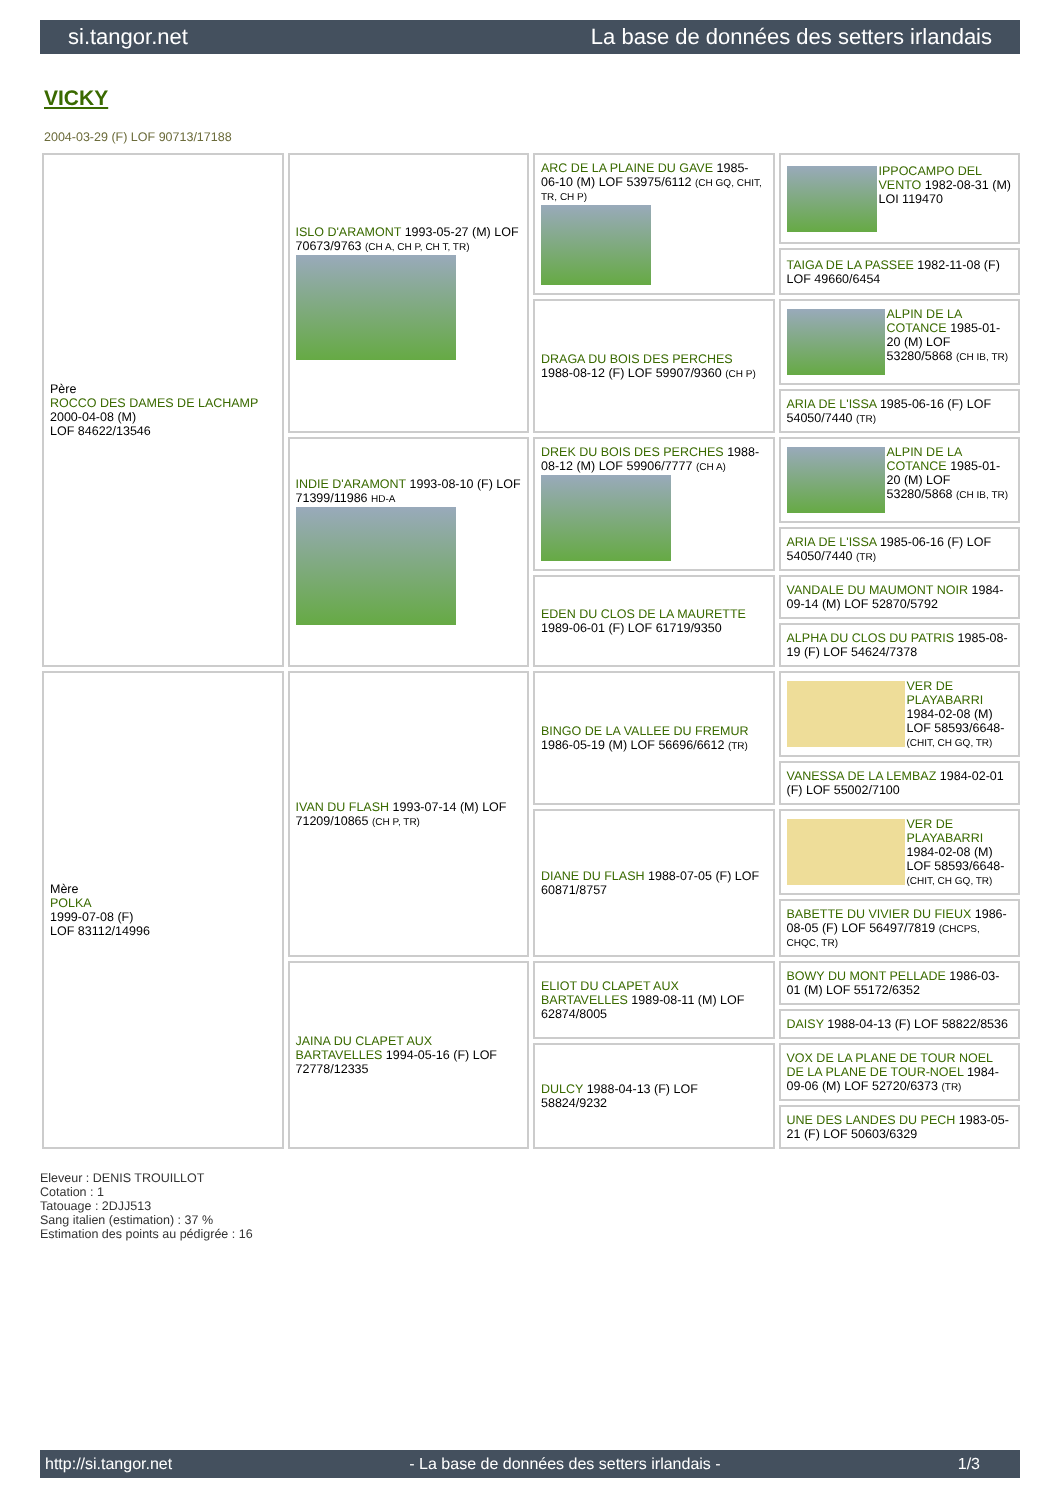si.tangor.net La base de données des setters irlandais
VICKY
2004-03-29 (F) LOF 90713/17188
| Père ROCCO DES DAMES DE LACHAMP 2000-04-08 (M) LOF 84622/13546 | ISLO D'ARAMONT 1993-05-27 (M) LOF 70673/9763 (CH A, CH P, CH T, TR) | ARC DE LA PLAINE DU GAVE 1985-06-10 (M) LOF 53975/6112 (CH GQ, CHIT, TR, CH P) | IPPOCAMPO DEL VENTO 1982-08-31 (M) LOI 119470 |
| | | | TAIGA DE LA PASSEE 1982-11-08 (F) LOF 49660/6454 |
| | | DRAGA DU BOIS DES PERCHES 1988-08-12 (F) LOF 59907/9360 (CH P) | ALPIN DE LA COTANCE 1985-01-20 (M) LOF 53280/5868 (CH IB, TR) |
| | | | ARIA DE L'ISSA 1985-06-16 (F) LOF 54050/7440 (TR) |
| | INDIE D'ARAMONT 1993-08-10 (F) LOF 71399/11986 HD-A | DREK DU BOIS DES PERCHES 1988-08-12 (M) LOF 59906/7777 (CH A) | ALPIN DE LA COTANCE 1985-01-20 (M) LOF 53280/5868 (CH IB, TR) |
| | | | ARIA DE L'ISSA 1985-06-16 (F) LOF 54050/7440 (TR) |
| | | EDEN DU CLOS DE LA MAURETTE 1989-06-01 (F) LOF 61719/9350 | VANDALE DU MAUMONT NOIR 1984-09-14 (M) LOF 52870/5792 |
| | | | ALPHA DU CLOS DU PATRIS 1985-08-19 (F) LOF 54624/7378 |
| Mère POLKA 1999-07-08 (F) LOF 83112/14996 | IVAN DU FLASH 1993-07-14 (M) LOF 71209/10865 (CH P, TR) | BINGO DE LA VALLEE DU FREMUR 1986-05-19 (M) LOF 56696/6612 (TR) | VER DE PLAYABARRI 1984-02-08 (M) LOF 58593/6648- (CHIT, CH GQ, TR) |
| | | | VANESSA DE LA LEMBAZ 1984-02-01 (F) LOF 55002/7100 |
| | | DIANE DU FLASH 1988-07-05 (F) LOF 60871/8757 | VER DE PLAYABARRI 1984-02-08 (M) LOF 58593/6648- (CHIT, CH GQ, TR) |
| | | | BABETTE DU VIVIER DU FIEUX 1986-08-05 (F) LOF 56497/7819 (CHCPS, CHQC, TR) |
| | JAINA DU CLAPET AUX BARTAVELLES 1994-05-16 (F) LOF 72778/12335 | ELIOT DU CLAPET AUX BARTAVELLES 1989-08-11 (M) LOF 62874/8005 | BOWY DU MONT PELLADE 1986-03-01 (M) LOF 55172/6352 |
| | | | DAISY 1988-04-13 (F) LOF 58822/8536 |
| | | DULCY 1988-04-13 (F) LOF 58824/9232 | VOX DE LA PLANE DE TOUR NOEL DE LA PLANE DE TOUR-NOEL 1984-09-06 (M) LOF 52720/6373 (TR) |
| | | | UNE DES LANDES DU PECH 1983-05-21 (F) LOF 50603/6329 |
Eleveur : DENIS TROUILLOT
Cotation : 1
Tatouage : 2DJJ513
Sang italien (estimation) : 37 %
Estimation des points au pédigrée : 16
http://si.tangor.net - La base de données des setters irlandais - 1/3